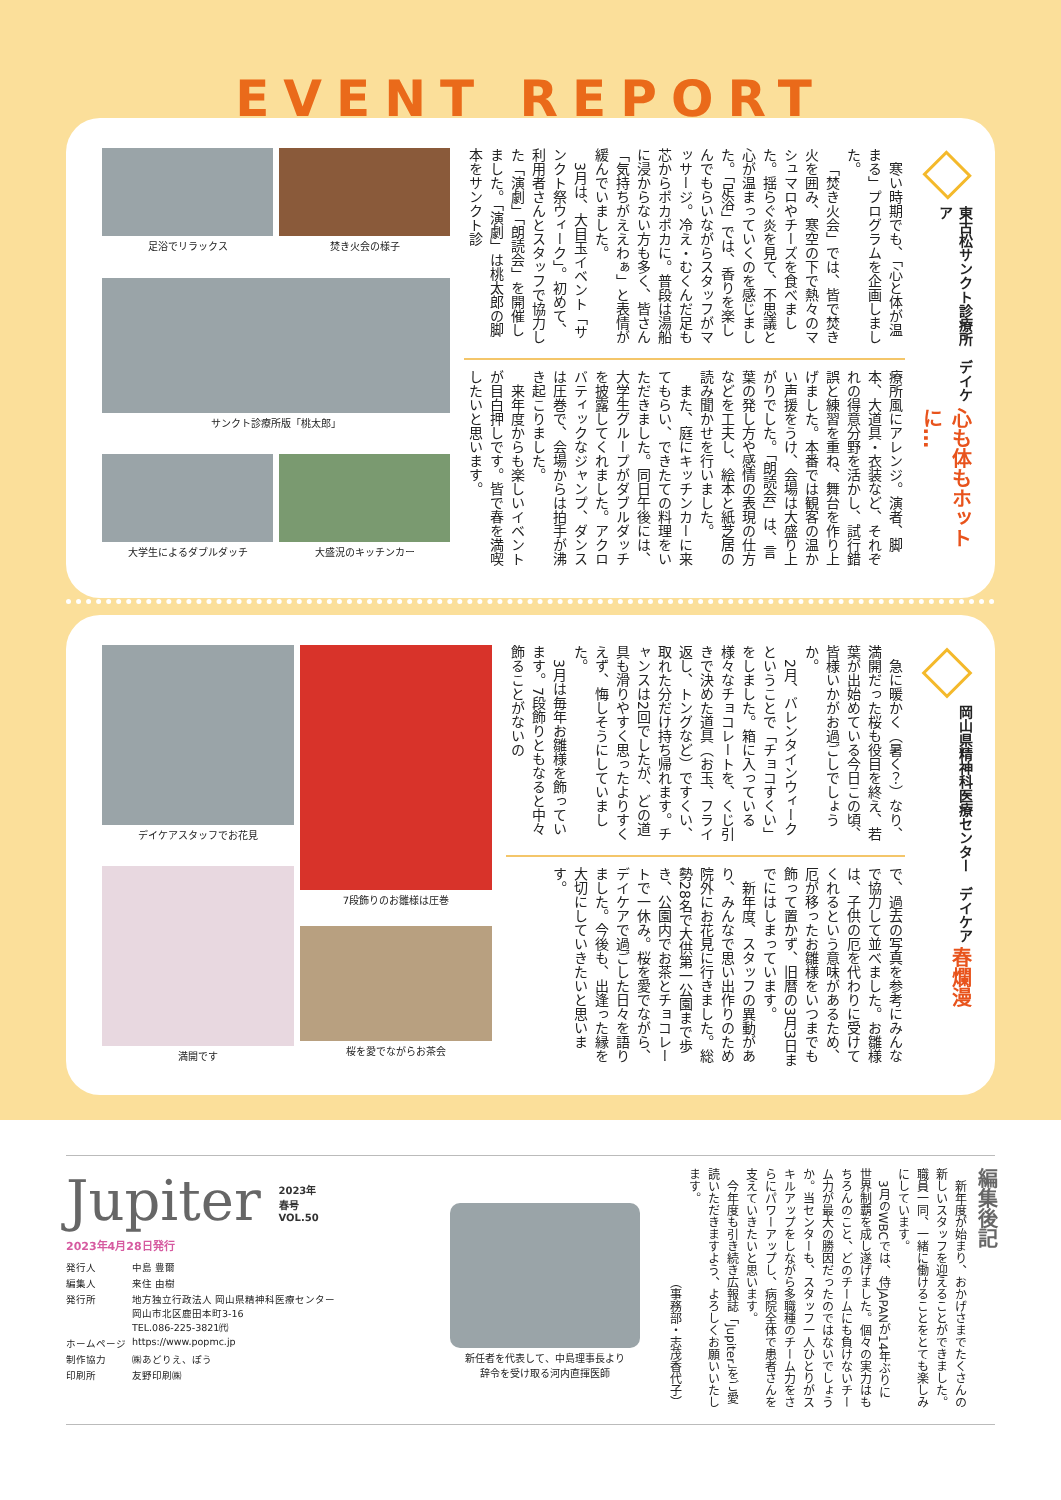EVENT REPORT
東古松サンクト診療所　デイケア
心も体もホットに…
寒い時期でも、「心と体が温まる」プログラムを企画しました。
「焚き火会」では、皆で焚き火を囲み、寒空の下で熱々のマシュマロやチーズを食べました。揺らぐ炎を見て、不思議と心が温まっていくのを感じました。「足浴」では、香りを楽しんでもらいながらスタッフがマッサージ。冷え・むくんだ足も芯からポカポカに。普段は湯船に浸からない方も多く、皆さん「気持ちがええわぁ」と表情が緩んでいました。
3月は、大目玉イベント「サンクト祭ウィーク」。初めて、利用者さんとスタッフで協力した「演劇」「朗読会」を開催しました。「演劇」は桃太郎の脚本をサンクト診
療所風にアレンジ。演者、脚本、大道具・衣装など、それぞれの得意分野を活かし、試行錯誤と練習を重ね、舞台を作り上げました。本番では観客の温かい声援をうけ、会場は大盛り上がりでした。「朗読会」は、言葉の発し方や感情の表現の仕方などを工夫し、絵本と紙芝居の読み聞かせを行いました。
また、庭にキッチンカーに来てもらい、できたての料理をいただきました。同日午後には、大学生グループがダブルダッチを披露してくれました。アクロバティックなジャンプ、ダンスは圧巻で、会場からは拍手が沸き起こりました。
来年度からも楽しいイベントが目白押しです。皆で春を満喫したいと思います。
足浴でリラックス
焚き火会の様子
サンクト診療所版「桃太郎」
大学生によるダブルダッチ
大盛況のキッチンカー
岡山県精神科医療センター　デイケア
春爛漫
急に暖かく（暑く？）なり、満開だった桜も役目を終え、若葉が出始めている今日この頃、皆様いかがお過ごしでしょうか。
2月、バレンタインウィークということで「チョコすくい」をしました。箱に入っている様々なチョコレートを、くじ引きで決めた道具（お玉、フライ返し、トングなど）ですくい、取れた分だけ持ち帰れます。チャンスは2回でしたが、どの道具も滑りやすく思ったよりすくえず、悔しそうにしていました。
3月は毎年お雛様を飾っています。7段飾りともなると中々飾ることがないの
で、過去の写真を参考にみんなで協力して並べました。お雛様は、子供の厄を代わりに受けてくれるという意味があるため、厄が移ったお雛様をいつまでも飾って置かず、旧暦の3月3日までにはしまっています。
新年度、スタッフの異動があり、みんなで思い出作りのため院外にお花見に行きました。総勢28名で大供第一公園まで歩き、公園内でお茶とチョコレートで一休み。桜を愛でながら、デイケアで過ごした日々を語りました。今後も、出逢った縁を大切にしていきたいと思います。
デイケアスタッフでお花見
7段飾りのお雛様は圧巻
満開です
桜を愛でながらお茶会
編集後記
新年度が始まり、おかげさまでたくさんの新しいスタッフを迎えることができました。職員一同、一緒に働けることをとても楽しみにしています。
3月のWBCでは、侍JAPANが14年ぶりに世界制覇を成し遂げました。個々の実力はもちろんのこと、どのチームにも負けないチーム力が最大の勝因だったのではないでしょうか。当センターも、スタッフ一人ひとりがスキルアップをしながら多職種のチーム力をさらにパワーアップし、病院全体で患者さんを支えていきたいと思います。
今年度も引き続き広報誌「Jupiter」をご愛読いただきますよう、よろしくお願いいたします。
（事務部・志茂香代子）
新任者を代表して、中島理事長より
辞令を受け取る河内直揮医師
Jupiter 2023年
春号
VOL.50
2023年4月28日発行
| 発行人 | 中島 豊爾 |
| 編集人 | 来住 由樹 |
| 発行所 | 地方独立行政法人 岡山県精神科医療センター 岡山市北区鹿田本町3-16 TEL.086-225-3821㈹ |
| ホームページ | https://www.popmc.jp |
| 制作協力 | ㈱あどりえ、ぽう |
| 印刷所 | 友野印刷㈱ |